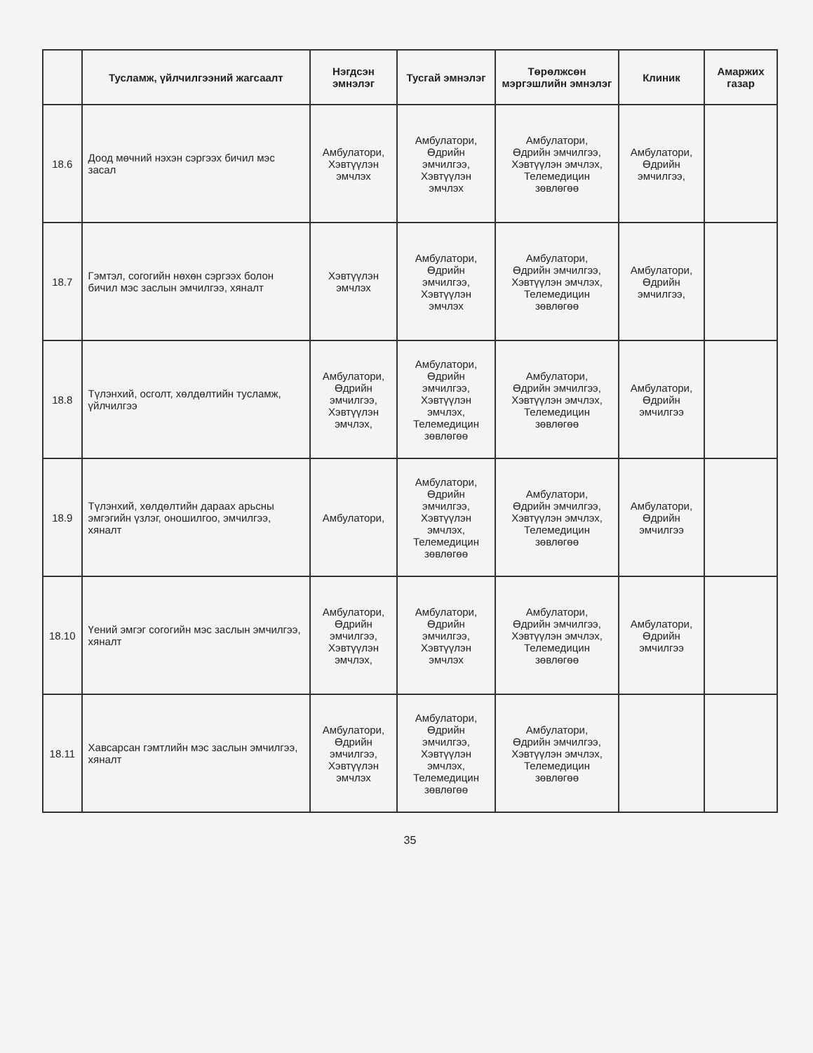| | Тусламж, үйлчилгээний жагсаалт | Нэгдсэн эмнэлэг | Тусгай эмнэлэг | Төрөлжсөн мэргэшлийн эмнэлэг | Клиник | Амаржих газар |
| --- | --- | --- | --- | --- | --- | --- |
| 18.6 | Доод мөчний нэхэн сэргээх бичил мэс засал | Амбулатори, Хэвтүүлэн эмчлэх | Амбулатори, Өдрийн эмчилгээ, Хэвтүүлэн эмчлэх | Амбулатори, Өдрийн эмчилгээ, Хэвтүүлэн эмчлэх, Телемедицин зөвлөгөө | Амбулатори, Өдрийн эмчилгээ, | |
| 18.7 | Гэмтэл, согогийн нөхөн сэргээх болон бичил мэс заслын эмчилгээ, хяналт | Хэвтүүлэн эмчлэх | Амбулатори, Өдрийн эмчилгээ, Хэвтүүлэн эмчлэх | Амбулатори, Өдрийн эмчилгээ, Хэвтүүлэн эмчлэх, Телемедицин зөвлөгөө | Амбулатори, Өдрийн эмчилгээ, | |
| 18.8 | Түлэнхий, осголт, хөлдөлтийн тусламж, үйлчилгээ | Амбулатори, Өдрийн эмчилгээ, Хэвтүүлэн эмчлэх, | Амбулатори, Өдрийн эмчилгээ, Хэвтүүлэн эмчлэх, Телемедицин зөвлөгөө | Амбулатори, Өдрийн эмчилгээ, Хэвтүүлэн эмчлэх, Телемедицин зөвлөгөө | Амбулатори, Өдрийн эмчилгээ | |
| 18.9 | Түлэнхий, хөлдөлтийн дараах арьсны эмгэгийн үзлэг, оношилгоо, эмчилгээ, хяналт | Амбулатори, | Амбулатори, Өдрийн эмчилгээ, Хэвтүүлэн эмчлэх, Телемедицин зөвлөгөө | Амбулатори, Өдрийн эмчилгээ, Хэвтүүлэн эмчлэх, Телемедицин зөвлөгөө | Амбулатори, Өдрийн эмчилгээ | |
| 18.10 | Үений эмгэг согогийн мэс заслын эмчилгээ, хяналт | Амбулатори, Өдрийн эмчилгээ, Хэвтүүлэн эмчлэх, | Амбулатори, Өдрийн эмчилгээ, Хэвтүүлэн эмчлэх | Амбулатори, Өдрийн эмчилгээ, Хэвтүүлэн эмчлэх, Телемедицин зөвлөгөө | Амбулатори, Өдрийн эмчилгээ | |
| 18.11 | Хавсарсан гэмтлийн мэс заслын эмчилгээ, хяналт | Амбулатори, Өдрийн эмчилгээ, Хэвтүүлэн эмчлэх | Амбулатори, Өдрийн эмчилгээ, Хэвтүүлэн эмчлэх, Телемедицин зөвлөгөө | Амбулатори, Өдрийн эмчилгээ, Хэвтүүлэн эмчлэх, Телемедицин зөвлөгөө | | |
35